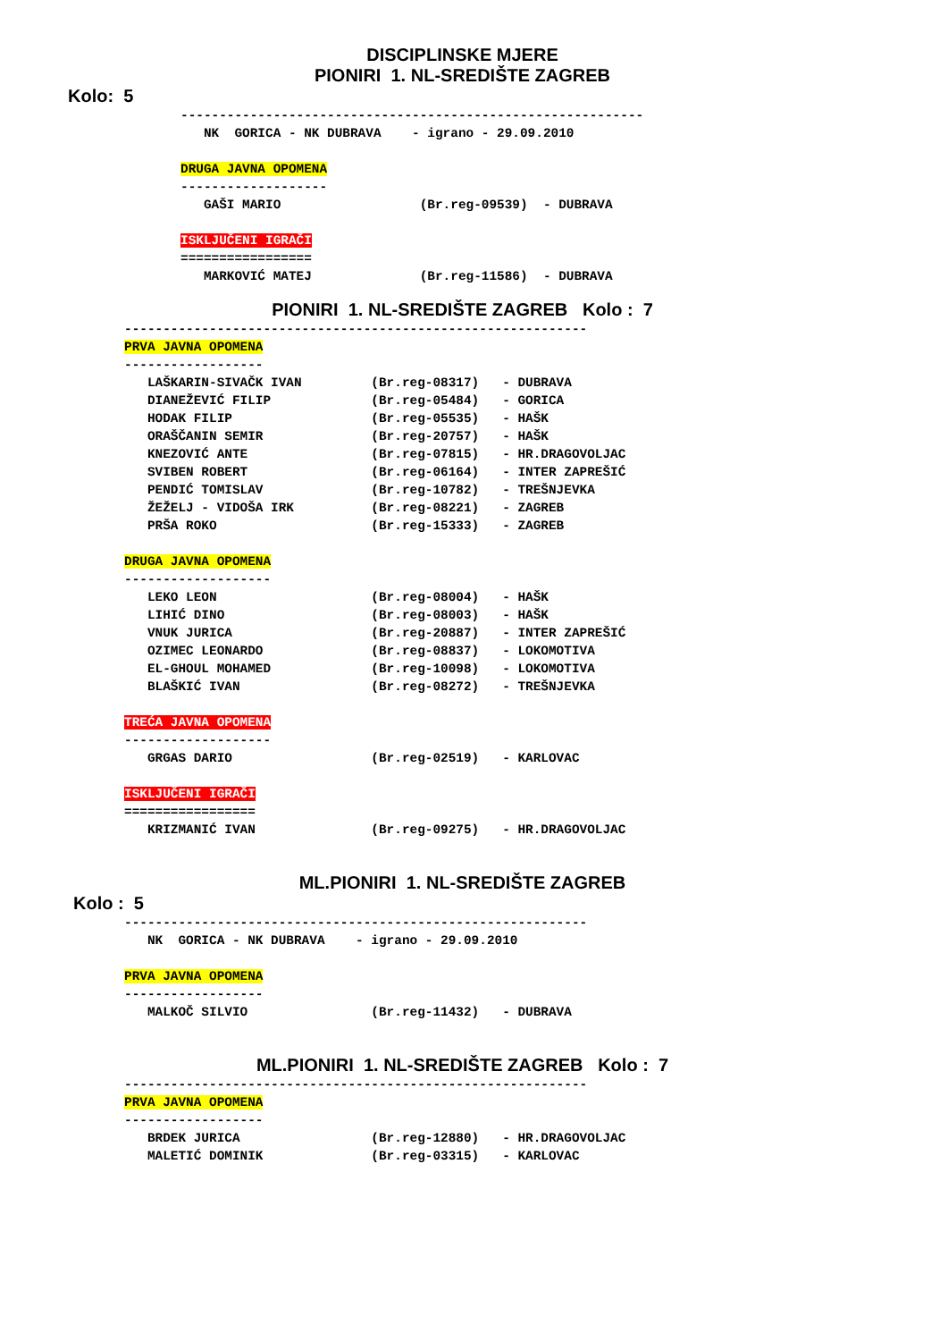DISCIPLINSKE MJERE
PIONIRI 1. NL-SREDIŠTE ZAGREB
Kolo: 5
------------------------------------------------------------
   NK  GORICA - NK DUBRAVA    - igrano - 29.09.2010

DRUGA JAVNA OPOMENA
-------------------
   GAŠI MARIO                  (Br.reg-09539)  - DUBRAVA

ISKLJUČENI IGRAČI
=================
   MARKOVIĆ MATEJ              (Br.reg-11586)  - DUBRAVA
PIONIRI 1. NL-SREDIŠTE ZAGREB Kolo : 7
------------------------------------------------------------
PRVA JAVNA OPOMENA
------------------
   LAŠKARIN-SIVAČK IVAN         (Br.reg-08317)   - DUBRAVA
   DIANEŽEVIĆ FILIP             (Br.reg-05484)   - GORICA
   HODAK FILIP                  (Br.reg-05535)   - HAŠK
   ORAŠČANIN SEMIR              (Br.reg-20757)   - HAŠK
   KNEZOVIĆ ANTE                (Br.reg-07815)   - HR.DRAGOVOLJAC
   SVIBEN ROBERT                (Br.reg-06164)   - INTER ZAPREŠIĆ
   PENDIĆ TOMISLAV              (Br.reg-10782)   - TREŠNJEVKA
   ŽEŽELJ - VIDOŠA IRK          (Br.reg-08221)   - ZAGREB
   PRŠA ROKO                    (Br.reg-15333)   - ZAGREB

DRUGA JAVNA OPOMENA
-------------------
   LEKO LEON                    (Br.reg-08004)   - HAŠK
   LIHIĆ DINO                   (Br.reg-08003)   - HAŠK
   VNUK JURICA                  (Br.reg-20887)   - INTER ZAPREŠIĆ
   OZIMEC LEONARDO              (Br.reg-08837)   - LOKOMOTIVA
   EL-GHOUL MOHAMED             (Br.reg-10098)   - LOKOMOTIVA
   BLAŠKIĆ IVAN                 (Br.reg-08272)   - TREŠNJEVKA

TREĆA JAVNA OPOMENA
-------------------
   GRGAS DARIO                  (Br.reg-02519)   - KARLOVAC

ISKLJUČENI IGRAČI
=================
   KRIZMANIĆ IVAN               (Br.reg-09275)   - HR.DRAGOVOLJAC
ML.PIONIRI 1. NL-SREDIŠTE ZAGREB
Kolo : 5
------------------------------------------------------------
   NK  GORICA - NK DUBRAVA    - igrano - 29.09.2010

PRVA JAVNA OPOMENA
------------------
   MALKOČ SILVIO                (Br.reg-11432)   - DUBRAVA
ML.PIONIRI 1. NL-SREDIŠTE ZAGREB Kolo : 7
------------------------------------------------------------
PRVA JAVNA OPOMENA
------------------
   BRDEK JURICA                 (Br.reg-12880)   - HR.DRAGOVOLJAC
   MALETIĆ DOMINIK              (Br.reg-03315)   - KARLOVAC